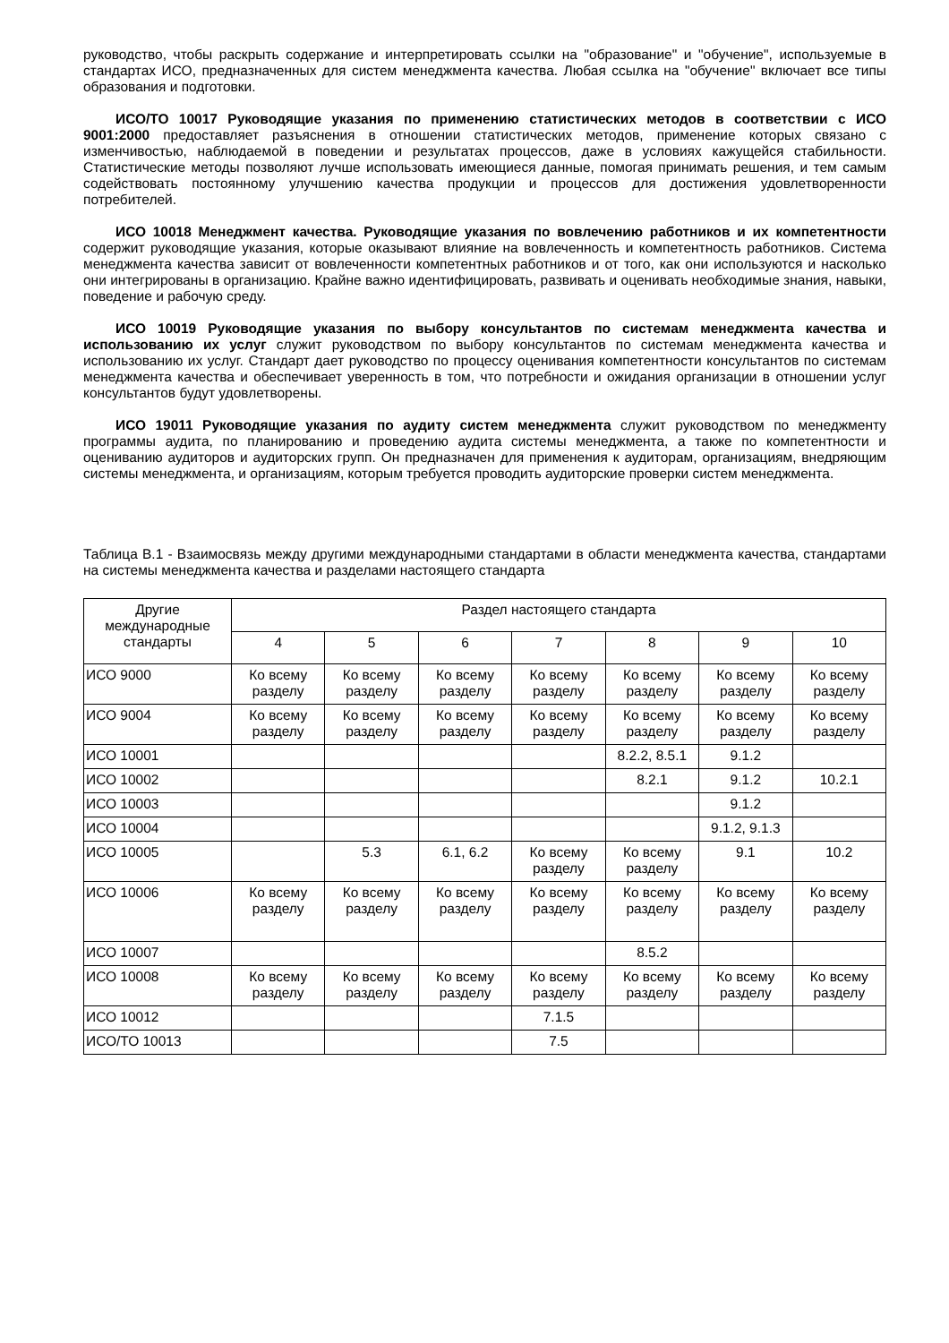руководство, чтобы раскрыть содержание и интерпретировать ссылки на "образование" и "обучение", используемые в стандартах ИСО, предназначенных для систем менеджмента качества. Любая ссылка на "обучение" включает все типы образования и подготовки.
ИСО/ТО 10017 Руководящие указания по применению статистических методов в соответствии с ИСО 9001:2000 предоставляет разъяснения в отношении статистических методов, применение которых связано с изменчивостью, наблюдаемой в поведении и результатах процессов, даже в условиях кажущейся стабильности. Статистические методы позволяют лучше использовать имеющиеся данные, помогая принимать решения, и тем самым содействовать постоянному улучшению качества продукции и процессов для достижения удовлетворенности потребителей.
ИСО 10018 Менеджмент качества. Руководящие указания по вовлечению работников и их компетентности содержит руководящие указания, которые оказывают влияние на вовлеченность и компетентность работников. Система менеджмента качества зависит от вовлеченности компетентных работников и от того, как они используются и насколько они интегрированы в организацию. Крайне важно идентифицировать, развивать и оценивать необходимые знания, навыки, поведение и рабочую среду.
ИСО 10019 Руководящие указания по выбору консультантов по системам менеджмента качества и использованию их услуг служит руководством по выбору консультантов по системам менеджмента качества и использованию их услуг. Стандарт дает руководство по процессу оценивания компетентности консультантов по системам менеджмента качества и обеспечивает уверенность в том, что потребности и ожидания организации в отношении услуг консультантов будут удовлетворены.
ИСО 19011 Руководящие указания по аудиту систем менеджмента служит руководством по менеджменту программы аудита, по планированию и проведению аудита системы менеджмента, а также по компетентности и оцениванию аудиторов и аудиторских групп. Он предназначен для применения к аудиторам, организациям, внедряющим системы менеджмента, и организациям, которым требуется проводить аудиторские проверки систем менеджмента.
Таблица B.1 - Взаимосвязь между другими международными стандартами в области менеджмента качества, стандартами на системы менеджмента качества и разделами настоящего стандарта
| Другие международные стандарты | Раздел настоящего стандарта | | | | | | |
| --- | --- | --- | --- | --- | --- | --- | --- |
| | 4 | 5 | 6 | 7 | 8 | 9 | 10 |
| ИСО 9000 | Ко всему разделу | Ко всему разделу | Ко всему разделу | Ко всему разделу | Ко всему разделу | Ко всему разделу | Ко всему разделу |
| ИСО 9004 | Ко всему разделу | Ко всему разделу | Ко всему разделу | Ко всему разделу | Ко всему разделу | Ко всему разделу | Ко всему разделу |
| ИСО 10001 | | | | | 8.2.2, 8.5.1 | 9.1.2 | |
| ИСО 10002 | | | | | 8.2.1 | 9.1.2 | 10.2.1 |
| ИСО 10003 | | | | | | 9.1.2 | |
| ИСО 10004 | | | | | | 9.1.2, 9.1.3 | |
| ИСО 10005 | | 5.3 | 6.1, 6.2 | Ко всему разделу | Ко всему разделу | 9.1 | 10.2 |
| ИСО 10006 | Ко всему разделу | Ко всему разделу | Ко всему разделу | Ко всему разделу | Ко всему разделу | Ко всему разделу | Ко всему разделу |
| ИСО 10007 | | | | | 8.5.2 | | |
| ИСО 10008 | Ко всему разделу | Ко всему разделу | Ко всему разделу | Ко всему разделу | Ко всему разделу | Ко всему разделу | Ко всему разделу |
| ИСО 10012 | | | | 7.1.5 | | | |
| ИСО/ТО 10013 | | | | 7.5 | | | |